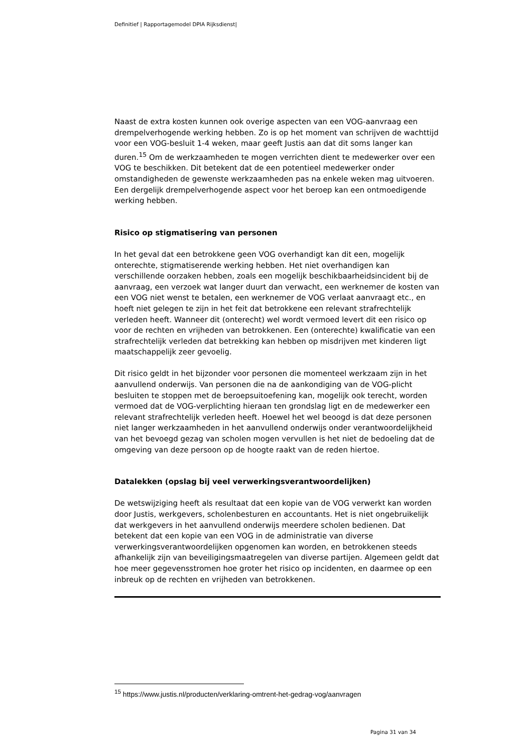Definitief | Rapportagemodel DPIA Rijksdienst|
Naast de extra kosten kunnen ook overige aspecten van een VOG-aanvraag een drempelverhogende werking hebben. Zo is op het moment van schrijven de wachttijd voor een VOG-besluit 1-4 weken, maar geeft Justis aan dat dit soms langer kan duren.<sup>15</sup> Om de werkzaamheden te mogen verrichten dient te medewerker over een VOG te beschikken. Dit betekent dat de een potentieel medewerker onder omstandigheden de gewenste werkzaamheden pas na enkele weken mag uitvoeren. Een dergelijk drempelverhogende aspect voor het beroep kan een ontmoedigende werking hebben.
Risico op stigmatisering van personen
In het geval dat een betrokkene geen VOG overhandigt kan dit een, mogelijk onterechte, stigmatiserende werking hebben. Het niet overhandigen kan verschillende oorzaken hebben, zoals een mogelijk beschikbaarheidsincident bij de aanvraag, een verzoek wat langer duurt dan verwacht, een werknemer de kosten van een VOG niet wenst te betalen, een werknemer de VOG verlaat aanvraagt etc., en hoeft niet gelegen te zijn in het feit dat betrokkene een relevant strafrechtelijk verleden heeft. Wanneer dit (onterecht) wel wordt vermoed levert dit een risico op voor de rechten en vrijheden van betrokkenen. Een (onterechte) kwalificatie van een strafrechtelijk verleden dat betrekking kan hebben op misdrijven met kinderen ligt maatschappelijk zeer gevoelig.
Dit risico geldt in het bijzonder voor personen die momenteel werkzaam zijn in het aanvullend onderwijs. Van personen die na de aankondiging van de VOG-plicht besluiten te stoppen met de beroepsuitoefening kan, mogelijk ook terecht, worden vermoed dat de VOG-verplichting hieraan ten grondslag ligt en de medewerker een relevant strafrechtelijk verleden heeft. Hoewel het wel beoogd is dat deze personen niet langer werkzaamheden in het aanvullend onderwijs onder verantwoordelijkheid van het bevoegd gezag van scholen mogen vervullen is het niet de bedoeling dat de omgeving van deze persoon op de hoogte raakt van de reden hiertoe.
Datalekken (opslag bij veel verwerkingsverantwoordelijken)
De wetswijziging heeft als resultaat dat een kopie van de VOG verwerkt kan worden door Justis, werkgevers, scholenbesturen en accountants. Het is niet ongebruikelijk dat werkgevers in het aanvullend onderwijs meerdere scholen bedienen. Dat betekent dat een kopie van een VOG in de administratie van diverse verwerkingsverantwoordelijken opgenomen kan worden, en betrokkenen steeds afhankelijk zijn van beveiligingsmaatregelen van diverse partijen. Algemeen geldt dat hoe meer gegevensstromen hoe groter het risico op incidenten, en daarmee op een inbreuk op de rechten en vrijheden van betrokkenen.
<sup>15</sup> https://www.justis.nl/producten/verklaring-omtrent-het-gedrag-vog/aanvragen
Pagina 31 van 34